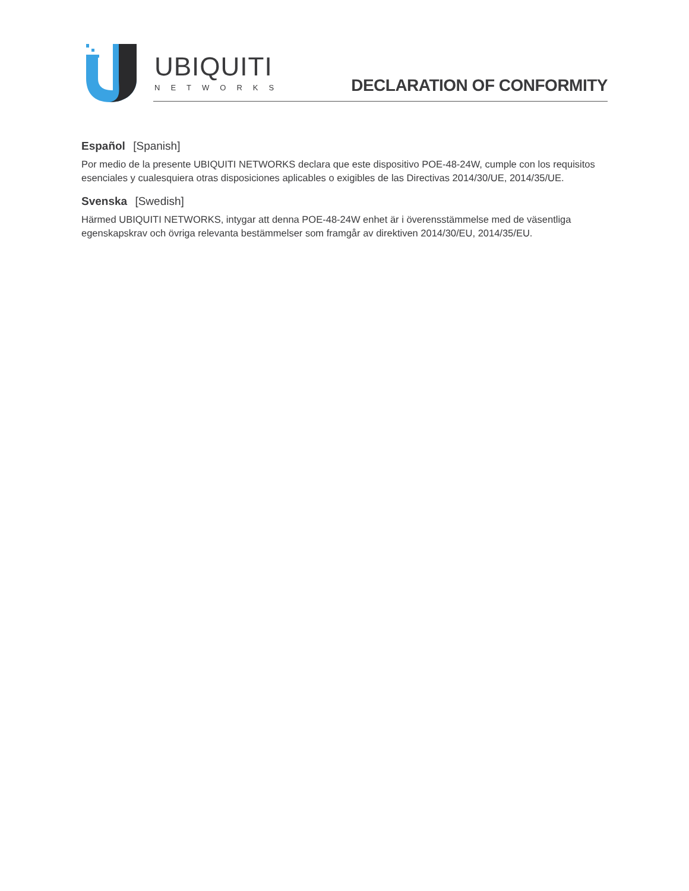UBIQUITI
NETWORKS
DECLARATION OF CONFORMITY
Español [Spanish]
Por medio de la presente UBIQUITI NETWORKS declara que este dispositivo POE-48-24W, cumple con los requisitos esenciales y cualesquiera otras disposiciones aplicables o exigibles de las Directivas 2014/30/UE, 2014/35/UE.
Svenska [Swedish]
Härmed UBIQUITI NETWORKS, intygar att denna POE-48-24W enhet är i överensstämmelse med de väsentliga egenskapskrav och övriga relevanta bestämmelser som framgår av direktiven 2014/30/EU, 2014/35/EU.